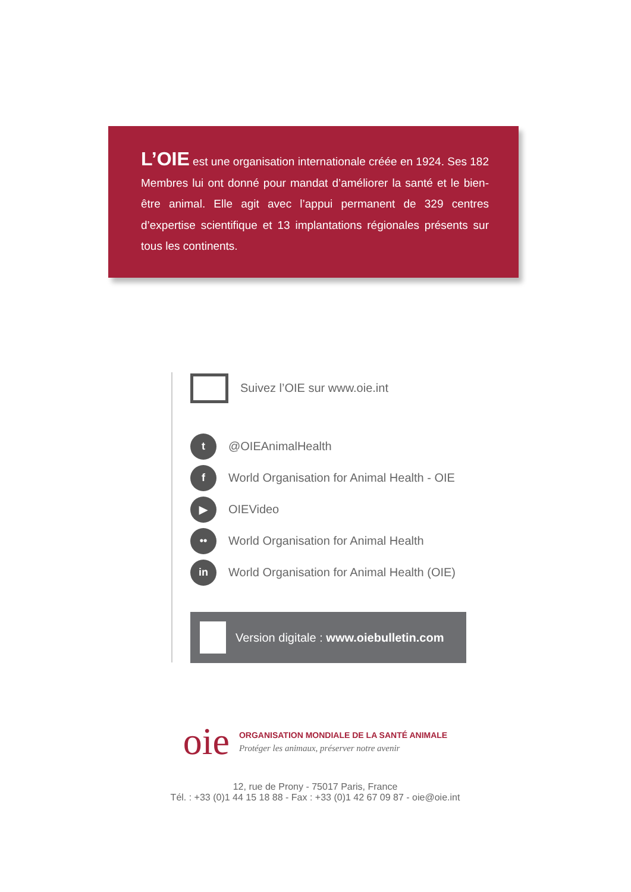L’OIE est une organisation internationale créée en 1924. Ses 182 Membres lui ont donné pour mandat d’améliorer la santé et le bien-être animal. Elle agit avec l’appui permanent de 329 centres d’expertise scientifique et 13 implantations régionales présents sur tous les continents.
Suivez l’OIE sur www.oie.int
t
@OIEAnimalHealth
f
World Organisation for Animal Health - OIE
▶
OIEVideo
••
World Organisation for Animal Health
in
World Organisation for Animal Health (OIE)
Version digitale : www.oiebulletin.com
oie
ORGANISATION MONDIALE DE LA SANTÉ ANIMALE
Protéger les animaux, préserver notre avenir
12, rue de Prony - 75017 Paris, France
Tél. : +33 (0)1 44 15 18 88 - Fax : +33 (0)1 42 67 09 87 - oie@oie.int